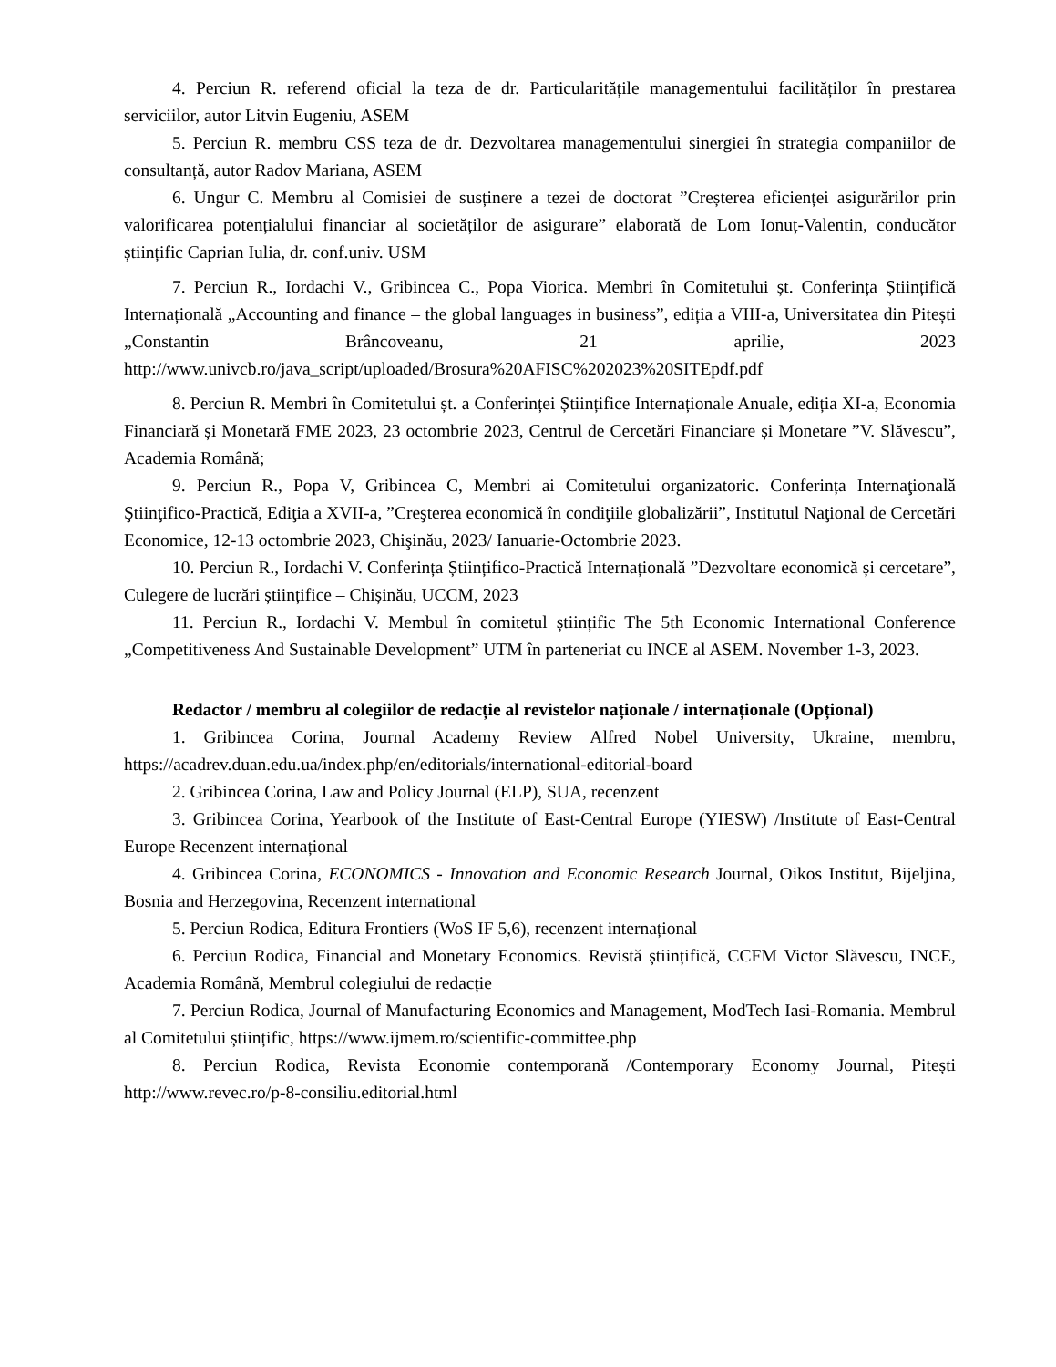4. Perciun R. referend oficial la teza de dr. Particularitățile managementului facilităților în prestarea serviciilor, autor Litvin Eugeniu, ASEM
5. Perciun R. membru CSS teza de dr. Dezvoltarea managementului sinergiei în strategia companiilor de consultanță, autor Radov Mariana, ASEM
6. Ungur C. Membru al Comisiei de susținere a tezei de doctorat ”Creșterea eficienței asigurărilor prin valorificarea potențialului financiar al societăților de asigurare” elaborată de Lom Ionuț-Valentin, conducător științific Caprian Iulia, dr. conf.univ. USM
7. Perciun R., Iordachi V., Gribincea C., Popa Viorica. Membri în Comitetului șt. Conferința Științifică Internațională „Accounting and finance – the global languages in business”, ediția a VIII-a, Universitatea din Pitești „Constantin Brâncoveanu, 21 aprilie, 2023 http://www.univcb.ro/java_script/uploaded/Brosura%20AFISC%202023%20SITEpdf.pdf
8. Perciun R. Membri în Comitetului șt. a Conferinței Științifice Internaționale Anuale, ediția XI-a, Economia Financiară și Monetară FME 2023, 23 octombrie 2023, Centrul de Cercetări Financiare și Monetare ”V. Slăvescu”, Academia Română;
9. Perciun R., Popa V, Gribincea C, Membri ai Comitetului organizatoric. Conferința Internaţională Ştiinţifico-Practică, Ediţia a XVII-a, ”Creşterea economică în condiţiile globalizării”, Institutul Naţional de Cercetări Economice, 12-13 octombrie 2023, Chişinău, 2023/ Ianuarie-Octombrie 2023.
10. Perciun R., Iordachi V. Conferința Științifico-Practică Internațională ”Dezvoltare economică și cercetare”, Culegere de lucrări științifice – Chișinău, UCCM, 2023
11. Perciun R., Iordachi V. Membul în comitetul științific The 5th Economic International Conference „Competitiveness And Sustainable Development” UTM în parteneriat cu INCE al ASEM. November 1-3, 2023.
Redactor / membru al colegiilor de redacție al revistelor naționale / internaționale (Opțional)
1. Gribincea Corina, Journal Academy Review Alfred Nobel University, Ukraine, membru, https://acadrev.duan.edu.ua/index.php/en/editorials/international-editorial-board
2. Gribincea Corina, Law and Policy Journal (ELP), SUA, recenzent
3. Gribincea Corina, Yearbook of the Institute of East-Central Europe (YIESW) /Institute of East-Central Europe Recenzent internațional
4. Gribincea Corina, ECONOMICS - Innovation and Economic Research Journal, Oikos Institut, Bijeljina, Bosnia and Herzegovina, Recenzent international
5. Perciun Rodica, Editura Frontiers (WoS IF 5,6), recenzent internațional
6. Perciun Rodica, Financial and Monetary Economics. Revistă științifică, CCFM Victor Slăvescu, INCE, Academia Română, Membrul colegiului de redacție
7. Perciun Rodica, Journal of Manufacturing Economics and Management, ModTech Iasi-Romania. Membrul al Comitetului științific, https://www.ijmem.ro/scientific-committee.php
8. Perciun Rodica, Revista Economie contemporană /Contemporary Economy Journal, Pitești http://www.revec.ro/p-8-consiliu.editorial.html